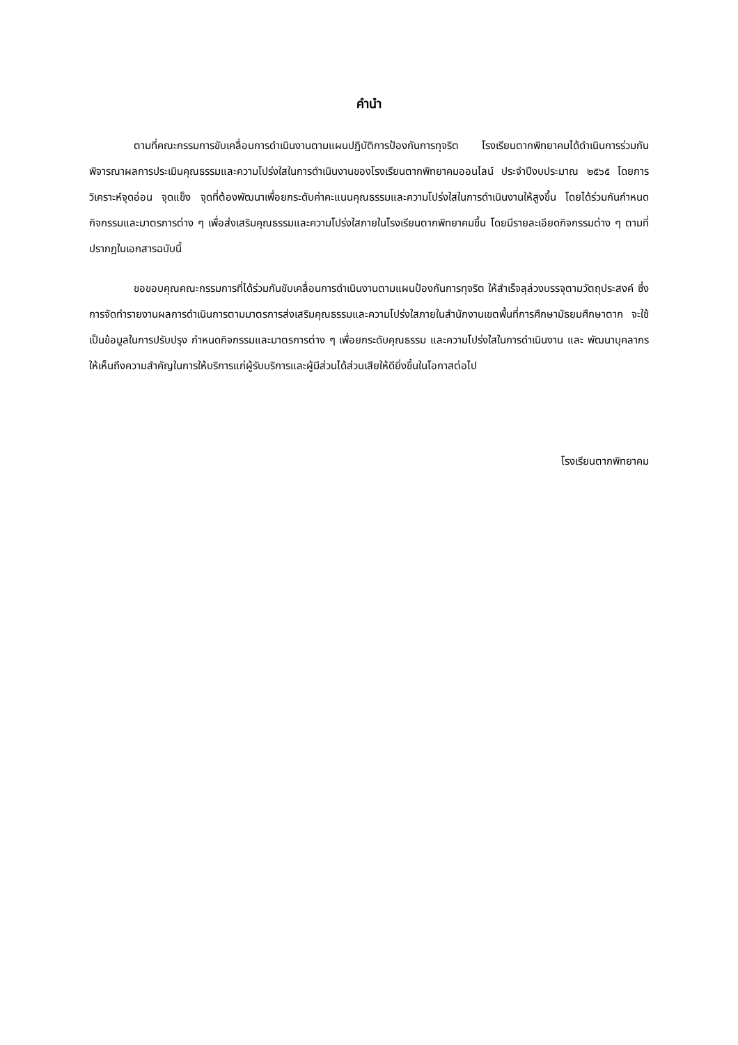คำนำ
ตามที่คณะกรรมการขับเคลื่อนการดำเนินงานตามแผนปฏิบัติการป้องกันการทุจริต โรงเรียนตากพิทยาคมได้ดำเนินการร่วมกันพิจารณาผลการประเมินคุณธรรมและความโปร่งใสในการดำเนินงานของโรงเรียนตากพิทยาคมออนไลน์ ประจำปีงบประมาณ ๒๕๖๕ โดยการวิเคราะห์จุดอ่อน จุดแข็ง จุดที่ต้องพัฒนาเพื่อยกระดับค่าคะแนนคุณธรรมและความโปร่งใสในการดำเนินงานให้สูงขึ้น โดยได้ร่วมกันกำหนดกิจกรรมและมาตรการต่าง ๆ เพื่อส่งเสริมคุณธรรมและความโปร่งใสภายในโรงเรียนตากพิทยาคมขึ้น โดยมีรายละเอียดกิจกรรมต่าง ๆ ตามที่ปรากฏในเอกสารฉบับนี้
ขอขอบคุณคณะกรรมการที่ได้ร่วมกันขับเคลื่อนการดำเนินงานตามแผนป้องกันการทุจริต ให้สำเร็จลุล่วงบรรจุตามวัตถุประสงค์ ซึ่งการจัดทำรายงานผลการดำเนินการตามมาตรการส่งเสริมคุณธรรมและความโปร่งใสภายในสำนักงานเขตพื้นที่การศึกษามัธยมศึกษาตาก จะใช้เป็นข้อมูลในการปรับปรุง กำหนดกิจกรรมและมาตรการต่าง ๆ เพื่อยกระดับคุณธรรม และความโปร่งใสในการดำเนินงาน และ พัฒนาบุคลากรให้เห็นถึงความสำคัญในการให้บริการแก่ผู้รับบริการและผู้มีส่วนได้ส่วนเสียให้ดียิ่งขึ้นในโอกาสต่อไป
โรงเรียนตากพิทยาคม